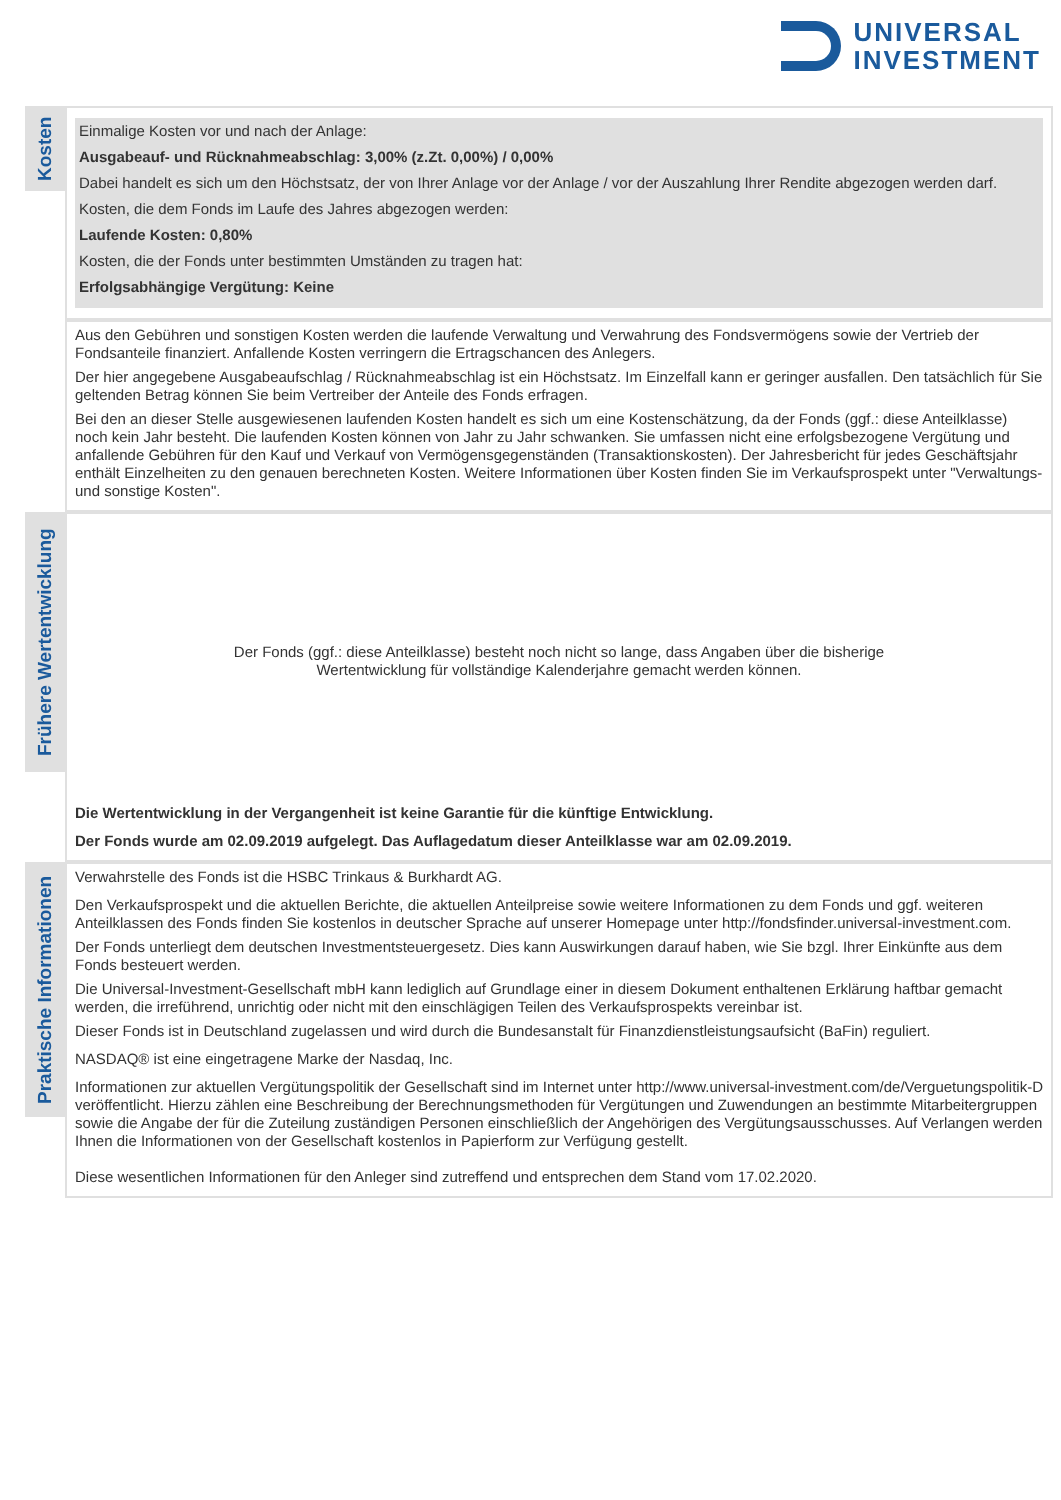UNIVERSAL
INVESTMENT
Kosten
Einmalige Kosten vor und nach der Anlage:
Ausgabeauf- und Rücknahmeabschlag: 3,00% (z.Zt. 0,00%) / 0,00%
Dabei handelt es sich um den Höchstsatz, der von Ihrer Anlage vor der Anlage / vor der Auszahlung Ihrer Rendite abgezogen werden darf.
Kosten, die dem Fonds im Laufe des Jahres abgezogen werden:
Laufende Kosten: 0,80%
Kosten, die der Fonds unter bestimmten Umständen zu tragen hat:
Erfolgsabhängige Vergütung: Keine
Aus den Gebühren und sonstigen Kosten werden die laufende Verwaltung und Verwahrung des Fondsvermögens sowie der Vertrieb der Fondsanteile finanziert. Anfallende Kosten verringern die Ertragschancen des Anlegers.
Der hier angegebene Ausgabeaufschlag / Rücknahmeabschlag ist ein Höchstsatz. Im Einzelfall kann er geringer ausfallen. Den tatsächlich für Sie geltenden Betrag können Sie beim Vertreiber der Anteile des Fonds erfragen.
Bei den an dieser Stelle ausgewiesenen laufenden Kosten handelt es sich um eine Kostenschätzung, da der Fonds (ggf.: diese Anteilklasse) noch kein Jahr besteht. Die laufenden Kosten können von Jahr zu Jahr schwanken. Sie umfassen nicht eine erfolgsbezogene Vergütung und anfallende Gebühren für den Kauf und Verkauf von Vermögensgegenständen (Transaktionskosten). Der Jahresbericht für jedes Geschäftsjahr enthält Einzelheiten zu den genauen berechneten Kosten. Weitere Informationen über Kosten finden Sie im Verkaufsprospekt unter "Verwaltungs- und sonstige Kosten".
Frühere Wertentwicklung
Der Fonds (ggf.: diese Anteilklasse) besteht noch nicht so lange, dass Angaben über die bisherige
Wertentwicklung für vollständige Kalenderjahre gemacht werden können.
Die Wertentwicklung in der Vergangenheit ist keine Garantie für die künftige Entwicklung.
Der Fonds wurde am 02.09.2019 aufgelegt. Das Auflagedatum dieser Anteilklasse war am 02.09.2019.
Praktische Informationen
Verwahrstelle des Fonds ist die HSBC Trinkaus & Burkhardt AG.
Den Verkaufsprospekt und die aktuellen Berichte, die aktuellen Anteilpreise sowie weitere Informationen zu dem Fonds und ggf. weiteren Anteilklassen des Fonds finden Sie kostenlos in deutscher Sprache auf unserer Homepage unter http://fondsfinder.universal-investment.com.
Der Fonds unterliegt dem deutschen Investmentsteuergesetz. Dies kann Auswirkungen darauf haben, wie Sie bzgl. Ihrer Einkünfte aus dem Fonds besteuert werden.
Die Universal-Investment-Gesellschaft mbH kann lediglich auf Grundlage einer in diesem Dokument enthaltenen Erklärung haftbar gemacht werden, die irreführend, unrichtig oder nicht mit den einschlägigen Teilen des Verkaufsprospekts vereinbar ist.
Dieser Fonds ist in Deutschland zugelassen und wird durch die Bundesanstalt für Finanzdienstleistungsaufsicht (BaFin) reguliert.
NASDAQ® ist eine eingetragene Marke der Nasdaq, Inc.
Informationen zur aktuellen Vergütungspolitik der Gesellschaft sind im Internet unter http://www.universal-investment.com/de/Verguetungspolitik-D veröffentlicht. Hierzu zählen eine Beschreibung der Berechnungsmethoden für Vergütungen und Zuwendungen an bestimmte Mitarbeitergruppen sowie die Angabe der für die Zuteilung zuständigen Personen einschließlich der Angehörigen des Vergütungsausschusses. Auf Verlangen werden Ihnen die Informationen von der Gesellschaft kostenlos in Papierform zur Verfügung gestellt.
Diese wesentlichen Informationen für den Anleger sind zutreffend und entsprechen dem Stand vom 17.02.2020.